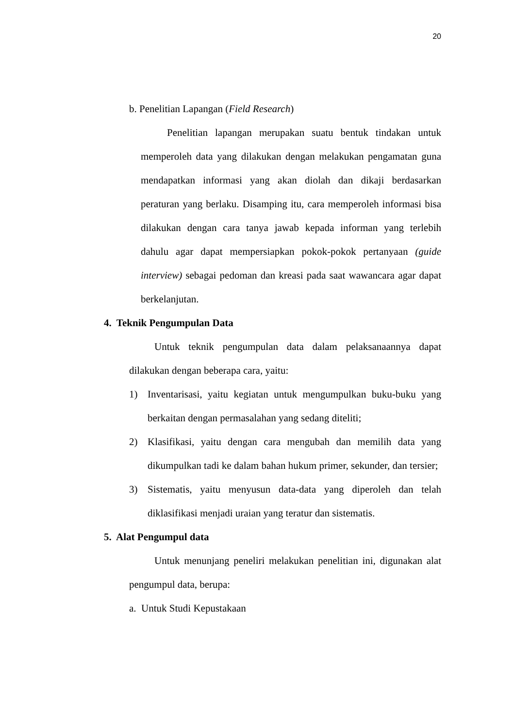20
b. Penelitian Lapangan (Field Research)
Penelitian lapangan merupakan suatu bentuk tindakan untuk memperoleh data yang dilakukan dengan melakukan pengamatan guna mendapatkan informasi yang akan diolah dan dikaji berdasarkan peraturan yang berlaku. Disamping itu, cara memperoleh informasi bisa dilakukan dengan cara tanya jawab kepada informan yang terlebih dahulu agar dapat mempersiapkan pokok-pokok pertanyaan (guide interview) sebagai pedoman dan kreasi pada saat wawancara agar dapat berkelanjutan.
4. Teknik Pengumpulan Data
Untuk teknik pengumpulan data dalam pelaksanaannya dapat dilakukan dengan beberapa cara, yaitu:
1) Inventarisasi, yaitu kegiatan untuk mengumpulkan buku-buku yang berkaitan dengan permasalahan yang sedang diteliti;
2) Klasifikasi, yaitu dengan cara mengubah dan memilih data yang dikumpulkan tadi ke dalam bahan hukum primer, sekunder, dan tersier;
3) Sistematis, yaitu menyusun data-data yang diperoleh dan telah diklasifikasi menjadi uraian yang teratur dan sistematis.
5. Alat Pengumpul data
Untuk menunjang peneliri melakukan penelitian ini, digunakan alat pengumpul data, berupa:
a. Untuk Studi Kepustakaan